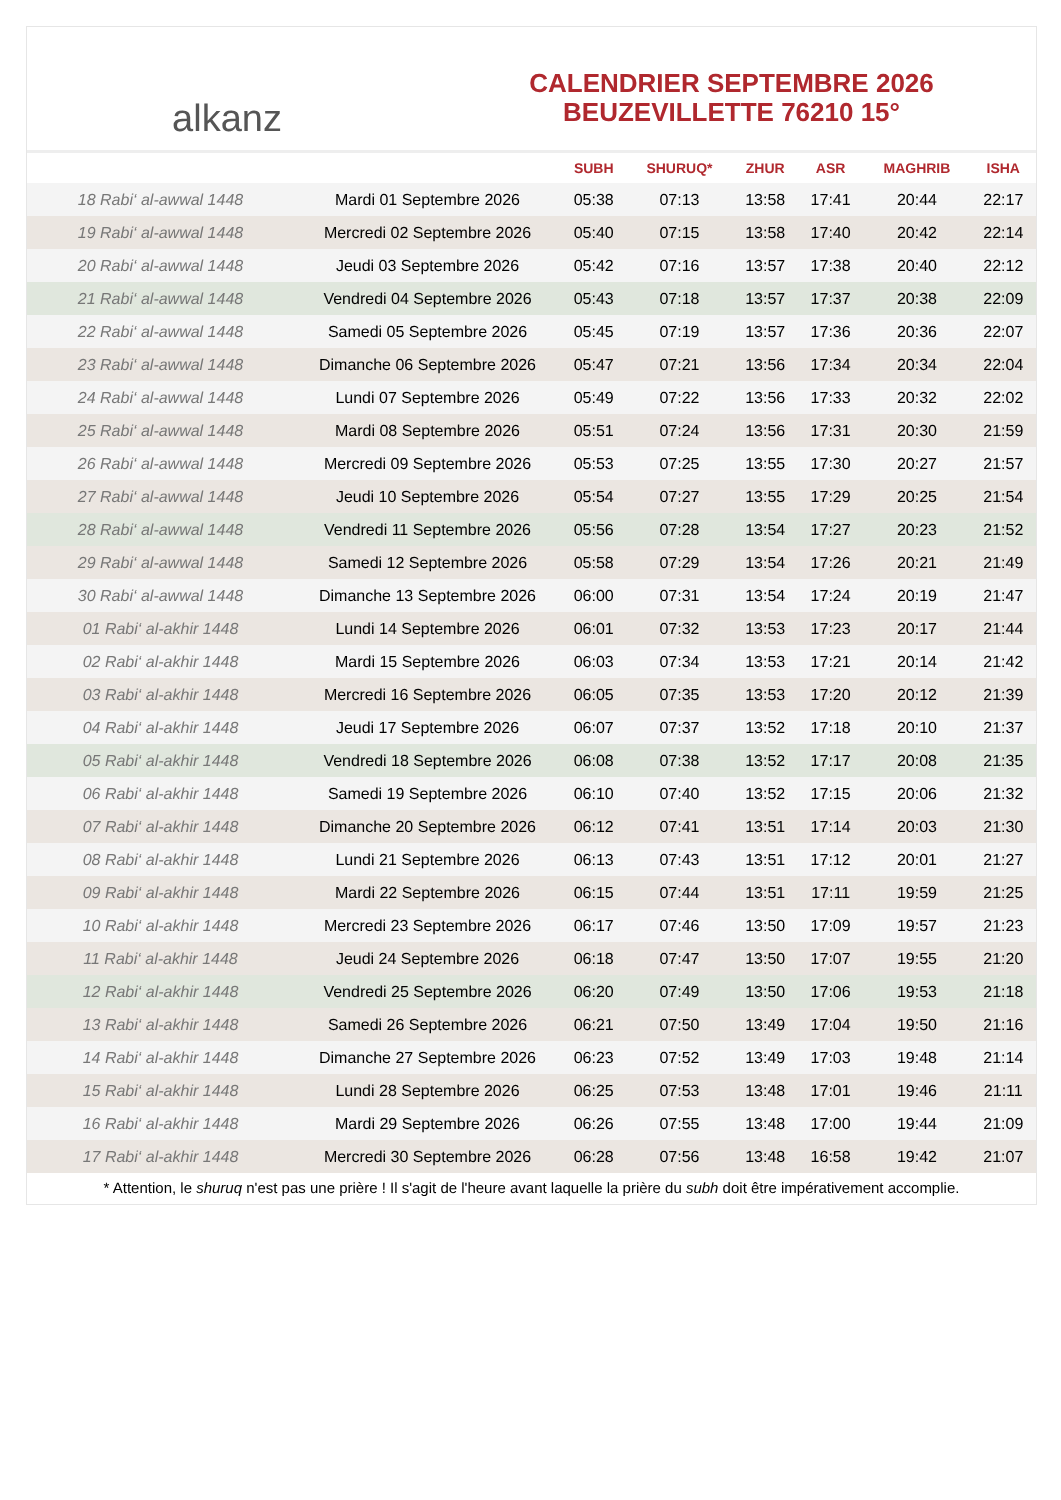alkanz
CALENDRIER SEPTEMBRE 2026
BEUZEVILLETTE 76210 15°
| | | SUBH | SHURUQ* | ZHUR | ASR | MAGHRIB | ISHA |
| --- | --- | --- | --- | --- | --- | --- | --- |
| 18 Rabi‘ al-awwal 1448 | Mardi 01 Septembre 2026 | 05:38 | 07:13 | 13:58 | 17:41 | 20:44 | 22:17 |
| 19 Rabi‘ al-awwal 1448 | Mercredi 02 Septembre 2026 | 05:40 | 07:15 | 13:58 | 17:40 | 20:42 | 22:14 |
| 20 Rabi‘ al-awwal 1448 | Jeudi 03 Septembre 2026 | 05:42 | 07:16 | 13:57 | 17:38 | 20:40 | 22:12 |
| 21 Rabi‘ al-awwal 1448 | Vendredi 04 Septembre 2026 | 05:43 | 07:18 | 13:57 | 17:37 | 20:38 | 22:09 |
| 22 Rabi‘ al-awwal 1448 | Samedi 05 Septembre 2026 | 05:45 | 07:19 | 13:57 | 17:36 | 20:36 | 22:07 |
| 23 Rabi‘ al-awwal 1448 | Dimanche 06 Septembre 2026 | 05:47 | 07:21 | 13:56 | 17:34 | 20:34 | 22:04 |
| 24 Rabi‘ al-awwal 1448 | Lundi 07 Septembre 2026 | 05:49 | 07:22 | 13:56 | 17:33 | 20:32 | 22:02 |
| 25 Rabi‘ al-awwal 1448 | Mardi 08 Septembre 2026 | 05:51 | 07:24 | 13:56 | 17:31 | 20:30 | 21:59 |
| 26 Rabi‘ al-awwal 1448 | Mercredi 09 Septembre 2026 | 05:53 | 07:25 | 13:55 | 17:30 | 20:27 | 21:57 |
| 27 Rabi‘ al-awwal 1448 | Jeudi 10 Septembre 2026 | 05:54 | 07:27 | 13:55 | 17:29 | 20:25 | 21:54 |
| 28 Rabi‘ al-awwal 1448 | Vendredi 11 Septembre 2026 | 05:56 | 07:28 | 13:54 | 17:27 | 20:23 | 21:52 |
| 29 Rabi‘ al-awwal 1448 | Samedi 12 Septembre 2026 | 05:58 | 07:29 | 13:54 | 17:26 | 20:21 | 21:49 |
| 30 Rabi‘ al-awwal 1448 | Dimanche 13 Septembre 2026 | 06:00 | 07:31 | 13:54 | 17:24 | 20:19 | 21:47 |
| 01 Rabi‘ al-akhir 1448 | Lundi 14 Septembre 2026 | 06:01 | 07:32 | 13:53 | 17:23 | 20:17 | 21:44 |
| 02 Rabi‘ al-akhir 1448 | Mardi 15 Septembre 2026 | 06:03 | 07:34 | 13:53 | 17:21 | 20:14 | 21:42 |
| 03 Rabi‘ al-akhir 1448 | Mercredi 16 Septembre 2026 | 06:05 | 07:35 | 13:53 | 17:20 | 20:12 | 21:39 |
| 04 Rabi‘ al-akhir 1448 | Jeudi 17 Septembre 2026 | 06:07 | 07:37 | 13:52 | 17:18 | 20:10 | 21:37 |
| 05 Rabi‘ al-akhir 1448 | Vendredi 18 Septembre 2026 | 06:08 | 07:38 | 13:52 | 17:17 | 20:08 | 21:35 |
| 06 Rabi‘ al-akhir 1448 | Samedi 19 Septembre 2026 | 06:10 | 07:40 | 13:52 | 17:15 | 20:06 | 21:32 |
| 07 Rabi‘ al-akhir 1448 | Dimanche 20 Septembre 2026 | 06:12 | 07:41 | 13:51 | 17:14 | 20:03 | 21:30 |
| 08 Rabi‘ al-akhir 1448 | Lundi 21 Septembre 2026 | 06:13 | 07:43 | 13:51 | 17:12 | 20:01 | 21:27 |
| 09 Rabi‘ al-akhir 1448 | Mardi 22 Septembre 2026 | 06:15 | 07:44 | 13:51 | 17:11 | 19:59 | 21:25 |
| 10 Rabi‘ al-akhir 1448 | Mercredi 23 Septembre 2026 | 06:17 | 07:46 | 13:50 | 17:09 | 19:57 | 21:23 |
| 11 Rabi‘ al-akhir 1448 | Jeudi 24 Septembre 2026 | 06:18 | 07:47 | 13:50 | 17:07 | 19:55 | 21:20 |
| 12 Rabi‘ al-akhir 1448 | Vendredi 25 Septembre 2026 | 06:20 | 07:49 | 13:50 | 17:06 | 19:53 | 21:18 |
| 13 Rabi‘ al-akhir 1448 | Samedi 26 Septembre 2026 | 06:21 | 07:50 | 13:49 | 17:04 | 19:50 | 21:16 |
| 14 Rabi‘ al-akhir 1448 | Dimanche 27 Septembre 2026 | 06:23 | 07:52 | 13:49 | 17:03 | 19:48 | 21:14 |
| 15 Rabi‘ al-akhir 1448 | Lundi 28 Septembre 2026 | 06:25 | 07:53 | 13:48 | 17:01 | 19:46 | 21:11 |
| 16 Rabi‘ al-akhir 1448 | Mardi 29 Septembre 2026 | 06:26 | 07:55 | 13:48 | 17:00 | 19:44 | 21:09 |
| 17 Rabi‘ al-akhir 1448 | Mercredi 30 Septembre 2026 | 06:28 | 07:56 | 13:48 | 16:58 | 19:42 | 21:07 |
* Attention, le shuruq n'est pas une prière ! Il s'agit de l'heure avant laquelle la prière du subh doit être impérativement accomplie.